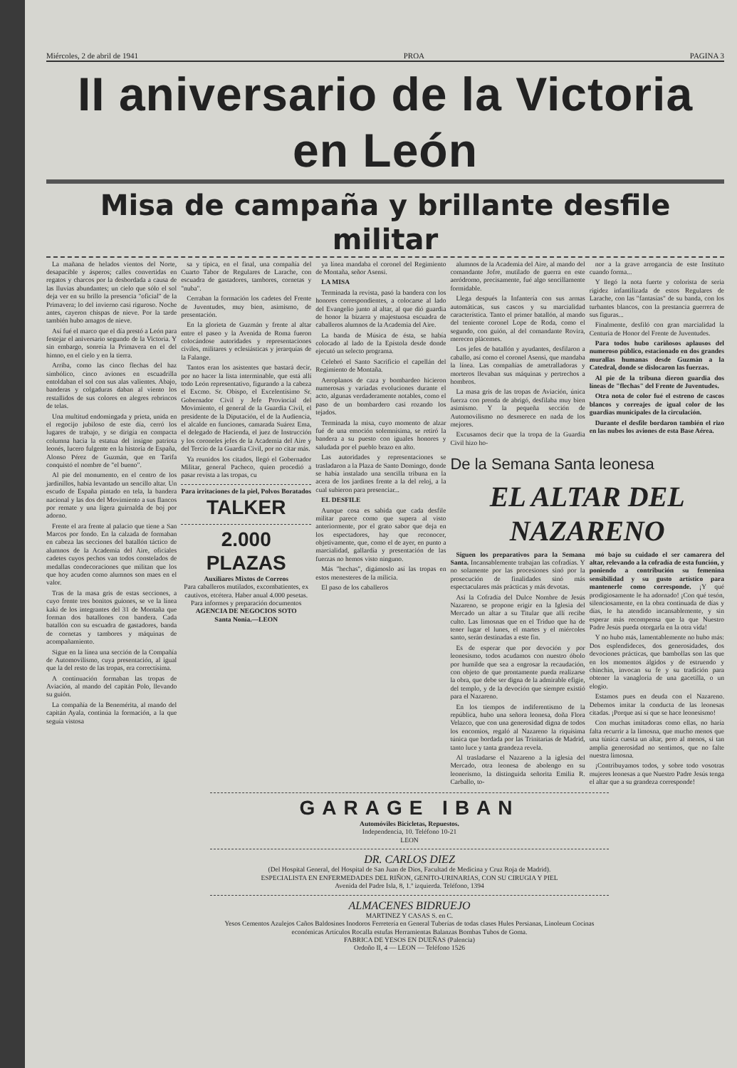Miércoles, 2 de abril de 1941 PROA PAGINA 3
II aniversario de la Victoria en León
Misa de campaña y brillante desfile militar
La mañana de helados vientos del Norte, desapacible y ásperos; calles convertidas en regatos y charcos por la desbordada a causa de las lluvias abundantes; un cielo que sólo el sol deja ver en su brillo la presencia "oficial" de la Primavera; lo del invierno casi riguroso. Noche antes, cayeron chispas de nieve. Por la tarde también hubo amagos de nieve.
Así fué el marco que el día prestó a León para festejar el aniversario segundo de la Victoria. Y sin embargo, sonreía la Primavera en el del himno, en el cielo y en la tierra.
Arriba, como las cinco flechas del haz simbólico, cinco aviones en escuadrilla entoldaban el sol con sus alas valientes. Abajo, banderas y colgaduras daban al viento los restallidos de sus colores en alegres rebrincos de telas.
Una multitud endomingada y prieta, unida en el regocijo jubiloso de este día, cerró los lugares de trabajo, y se dirigía en compacta columna hacia la estatua del insigne patriota leonés, lucero fulgente en la historia de España, Alonso Pérez de Guzmán, que en Tarifa conquistó el nombre de "el bueno".
Al pie del monumento, en el centro de los jardinillos, había levantado un sencillo altar. Un escudo de España pintado en tela, la bandera nacional y las dos del Movimiento a sus flancos por remate y una ligera guirnalda de boj por adorno.
Frente el ara frente al palacio que tiene a San Marcos por fondo. En la calzada de formaban en cabeza las secciones del batallón táctico de alumnos de la Academia del Aire, oficiales cadetes cuyos pechos van todos constelados de medallas condecoraciones que militan que los que hoy acuden como alumnos son maes en el valor.
Tras de la masa gris de estas secciones, a cuyo frente tres bonitos guiones, se ve la línea kaki de los integrantes del 31 de Montaña que forman dos batallones con bandera. Cada batallón con su escuadra de gastadores, banda de cornetas y tambores y máquinas de acompañamiento.
Sigue en la línea una sección de la Compañía de Automovilismo, cuya presentación, al igual que la del resto de las tropas, era correctísima.
A continuación formaban las tropas de Aviación, al mando del capitán Polo, llevando su guión.
La compañía de la Benemérita, al mando del capitán Ayala, continúa la formación, a la que seguía vistosa
sa y típica, en el final, una compañía del Cuarto Tabor de Regulares de Larache, con escuadra de gastadores, tambores, cornetas y "nuba".
Cerraban la formación los cadetes del Frente de Juventudes, muy bien, asimismo, de presentación.
En la glorieta de Guzmán y frente al altar entre el paseo y la Avenida de Roma fueron colocándose autoridades y representaciones civiles, militares y eclesiásticas y jerarquías de la Falange.
Tantos eran los asistentes que bastará decir, por no hacer la lista interminable, que está allí todo León representativo, figurando a la cabeza el Excmo. Sr. Obispo, el Excelentísimo Sr. Gobernador Civil y Jefe Provincial del Movimiento, el general de la Guardia Civil, el presidente de la Diputación, el de la Audiencia, el alcalde en funciones, camarada Suárez Ema, el delegado de Hacienda, el juez de Instrucción y los coroneles jefes de la Academia del Aire y del Tercio de la Guardia Civil, por no citar más.
Ya reunidos los citados, llegó el Gobernador Militar, general Pacheco, quien procedió a pasar revista a las tropas, cu
Para irritaciones de la piel, Polvos Boratados
TALKER
2.000 PLAZAS
Auxiliares Mixtos de Correos
Para caballeros mutilados, excombatientes, ex cautivos, etcétera. Haber anual 4.000 pesetas. Para informes y preparación documentos
AGENCIA DE NEGOCIOS SOTO
Santa Nonia.—LEON
ya línea mandaba el coronel del Regimiento de Montaña, señor Asensi.
LA MISA
Terminada la revista, pasó la bandera con los honores correspondientes, a colocarse al lado del Evangelio junto al altar, al que dió guardia de honor la bizarra y majestuosa escuadra de caballeros alumnos de la Academia del Aire.
La banda de Música de ésta, se había colocado al lado de la Epístola desde donde ejecutó un selecto programa.
Celebró el Santo Sacrificio el capellán del Regimiento de Montaña.
Aeroplanos de caza y bombardeo hicieron numerosas y variadas evoluciones durante el acto, algunas verdaderamente notables, como el paso de un bombardero casi rozando los tejados.
Terminada la misa, cuyo momento de alzar fué de una emoción solemnísima, se retiró la bandera a su puesto con iguales honores y saludada por el pueblo brazo en alto.
Las autoridades y representaciones se trasladaron a la Plaza de Santo Domingo, donde se había instalado una sencilla tribuna en la acera de los jardines frente a la del reloj, a la cual subieron para presenciar...
EL DESFILE
Aunque cosa es sabida que cada desfile militar parece como que supera al visto anteriormente, por el grato sabor que deja en los espectadores, hay que reconocer, objetivamente, que, como el de ayer, en punto a marcialidad, gallardía y presentación de las fuerzas no hemos visto ninguno.
Más "hechas", digámoslo así las tropas en estos menesteres de la milicia.
El paso de los caballeros
alumnos de la Academia del Aire, al mando del comandante Jofre, mutilado de guerra en este aeródromo, precisamente, fué algo sencillamente formidable.
Llega después la Infantería con sus armas automáticas, sus cascos y su marcialidad característica. Tanto el primer batallón, al mando del teniente coronel Lope de Roda, como el segundo, con guión, al del comandante Rovira, merecen plácemes.
Los jefes de batallón y ayudantes, desfilaron a caballo, así como el coronel Asensi, que mandaba la línea. Las compañías de ametralladoras y morteros llevaban sus máquinas y pertrechos a hombros.
La masa gris de las tropas de Aviación, única fuerza con prenda de abrigó, desfilaba muy bien asimismo. Y la pequeña sección de Automovilismo no desmerece en nada de los mejores.
Excusamos decir que la tropa de la Guardia Civil hizo ho-
nor a la grave arrogancia de este Instituto cuando forma...
Y llegó la nota fuerte y colorista de seria rigidez infantilizada de estos Regulares de Larache, con las "fantasías" de su banda, con los turbantes blancos, con la prestancia guerrera de sus figuras...
Finalmente, desfiló con gran marcialidad la Centuria de Honor del Frente de Juventudes.
Para todos hubo cariñosos aplausos del numeroso público, estacionado en dos grandes murallas humanas desde Guzmán a la Catedral, donde se dislocaron las fuerzas.
Al pie de la tribuna dieron guardia dos líneas de "flechas" del Frente de Juventudes.
Otra nota de color fué el estreno de cascos blancos y correajes de igual color de los guardias municipales de la circulación.
Durante el desfile bordaron también el rizo en las nubes los aviones de esta Base Aérea.
De la Semana Santa leonesa
EL ALTAR DEL NAZARENO
Siguen los preparativos para la Semana Santa. Incansablemente trabajan las cofradías. Y no solamente por las procesiones sinó por la prosecución de finalidades sinó más espectaculares más prácticas y más devotas.
Así la Cofradía del Dulce Nombre de Jesús Nazareno, se propone erigir en la Iglesia del Mercado un altar a su Titular que allí recibe culto. Las limosnas que en el Triduo que ha de tener lugar el lunes, el martes y el miércoles santo, serán destinadas a este fin.
Es de esperar que por devoción y por leonesismo, todos acudamos con nuestro óbolo por humilde que sea a engrosar la recaudación, con objeto de que prontamente pueda realizarse la obra, que debe ser digna de la admirable efigie, del templo, y de la devoción que siempre existió para el Nazareno.
En los tiempos de indiferentismo de la república, hubo una señora leonesa, doña Flora Velazco, que con una generosidad digna de todos los encomios, regaló al Nazareno la riquísima túnica que bordada por las Trinitarias de Madrid, tanto luce y tanta grandeza revela.
Al trasladarse el Nazareno a la iglesia del Mercado, otra leonesa de abolengo en su leonerismo, la distinguida señorita Emilia R. Carballo, to-
mó bajo su cuidado el ser camarera del altar, relevando a la cofradía de esta función, y poniendo a contribución su femenina sensibilidad y su gusto artístico para mantenerle como corresponde. ¡Y qué prodigiosamente le ha adornado! ¡Con qué tesón, silenciosamente, en la obra continuada de días y días, le ha atendido incansablemente, y sin esperar más recompensa que la que Nuestro Padre Jesús pueda otorgarla en la otra vida!
Y no hubo más, lamentablemente no hubo más: Dos esplendideces, dos generosidades, dos devociones prácticas, que bambollas son las que en los momentos álgidos y de estruendo y chinchín, invocan su fe y su tradición para obtener la vanagloria de una gacetilla, o un elogio.
Estamos pues en deuda con el Nazareno. Debemos imitar la conducta de las leonesas citadas. ¡Porque así sí que se hace leonesismo!
Con muchas imitadoras como ellas, no haría falta recurrir a la limosna, que mucho menos que una túnica cuesta un altar, pero al menos, si tan amplia generosidad no sentimos, que no falte nuestra limosna.
¡Contribuyamos todos, y sobre todo vosotras mujeres leonesas a que Nuestro Padre Jesús tenga el altar que a su grandeza corresponde!
GARAGE IBAN
Automóviles Bicicletas, Repuestos.
Independencia, 10. Teléfono 10-21
LEON
DR. CARLOS DIEZ
(Del Hospital General, del Hospital de San Juan de Dios, Facultad de Medicina y Cruz Roja de Madrid).
ESPECIALISTA EN ENFERMEDADES DEL RIÑON, GENITO-URINARIAS, CON SU CIRUGIA Y PIEL
Avenida del Padre Isla, 8, 1.º izquierda. Teléfono, 1394
ALMACENES BIDRUEJO
MARTINEZ Y CASAS S. en C.
Yesos Cementos Azulejos Caños Baldosines Inodoros Ferretería en General Tuberías de todas clases Hules Persianas, Linoleum Cocinas económicas Artículos Rocalla estufas Herramientas Balanzas Bombas Tubos de Goma.
FABRICA DE YESOS EN DUEÑAS (Palencia)
Ordoño II, 4 — LEON — Teléfono 1526